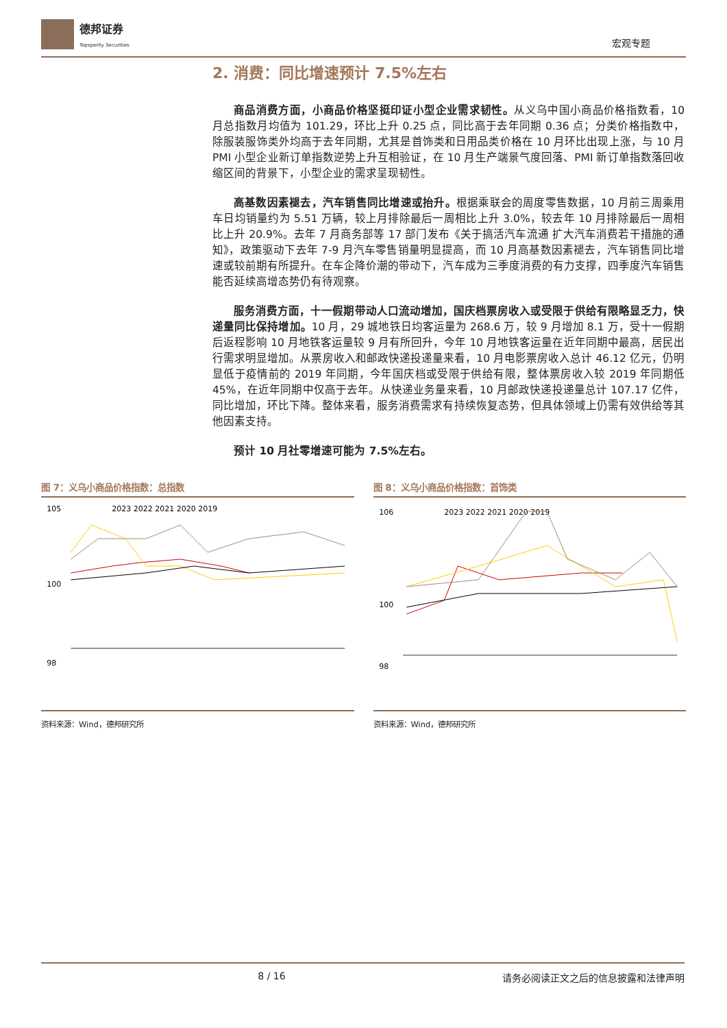德邦证券
Topsperity Securities
宏观专题
2. 消费：同比增速预计 7.5%左右
商品消费方面，小商品价格坚挺印证小型企业需求韧性。从义乌中国小商品价格指数看，10 月总指数月均值为 101.29，环比上升 0.25 点，同比高于去年同期 0.36 点；分类价格指数中，除服装服饰类外均高于去年同期，尤其是首饰类和日用品类价格在 10 月环比出现上涨，与 10 月 PMI 小型企业新订单指数逆势上升互相验证，在 10 月生产端景气度回落、PMI 新订单指数落回收缩区间的背景下，小型企业的需求呈现韧性。
高基数因素褪去，汽车销售同比增速或抬升。根据乘联会的周度零售数据，10 月前三周乘用车日均销量约为 5.51 万辆，较上月排除最后一周相比上升 3.0%，较去年 10 月排除最后一周相比上升 20.9%。去年 7 月商务部等 17 部门发布《关于搞活汽车流通 扩大汽车消费若干措施的通知》，政策驱动下去年 7-9 月汽车零售销量明显提高，而 10 月高基数因素褪去，汽车销售同比增速或较前期有所提升。在车企降价潮的带动下，汽车成为三季度消费的有力支撑，四季度汽车销售能否延续高增态势仍有待观察。
服务消费方面，十一假期带动人口流动增加，国庆档票房收入或受限于供给有限略显乏力，快递量同比保持增加。10 月，29 城地铁日均客运量为 268.6 万，较 9 月增加 8.1 万，受十一假期后返程影响 10 月地铁客运量较 9 月有所回升，今年 10 月地铁客运量在近年同期中最高，居民出行需求明显增加。从票房收入和邮政快递投递量来看，10 月电影票房收入总计 46.12 亿元，仍明显低于疫情前的 2019 年同期，今年国庆档或受限于供给有限，整体票房收入较 2019 年同期低 45%，在近年同期中仅高于去年。从快递业务量来看，10 月邮政快递投递量总计 107.17 亿件，同比增加，环比下降。整体来看，服务消费需求有持续恢复态势，但具体领域上仍需有效供给等其他因素支持。
预计 10 月社零增速可能为 7.5%左右。
图 7：义乌小商品价格指数：总指数
105
100
98
2023 2022 2021 2020 2019
资料来源：Wind，德邦研究所
图 8：义乌小商品价格指数：首饰类
106
100
98
2023 2022 2021 2020 2019
资料来源：Wind，德邦研究所
8 / 16 请务必阅读正文之后的信息披露和法律声明